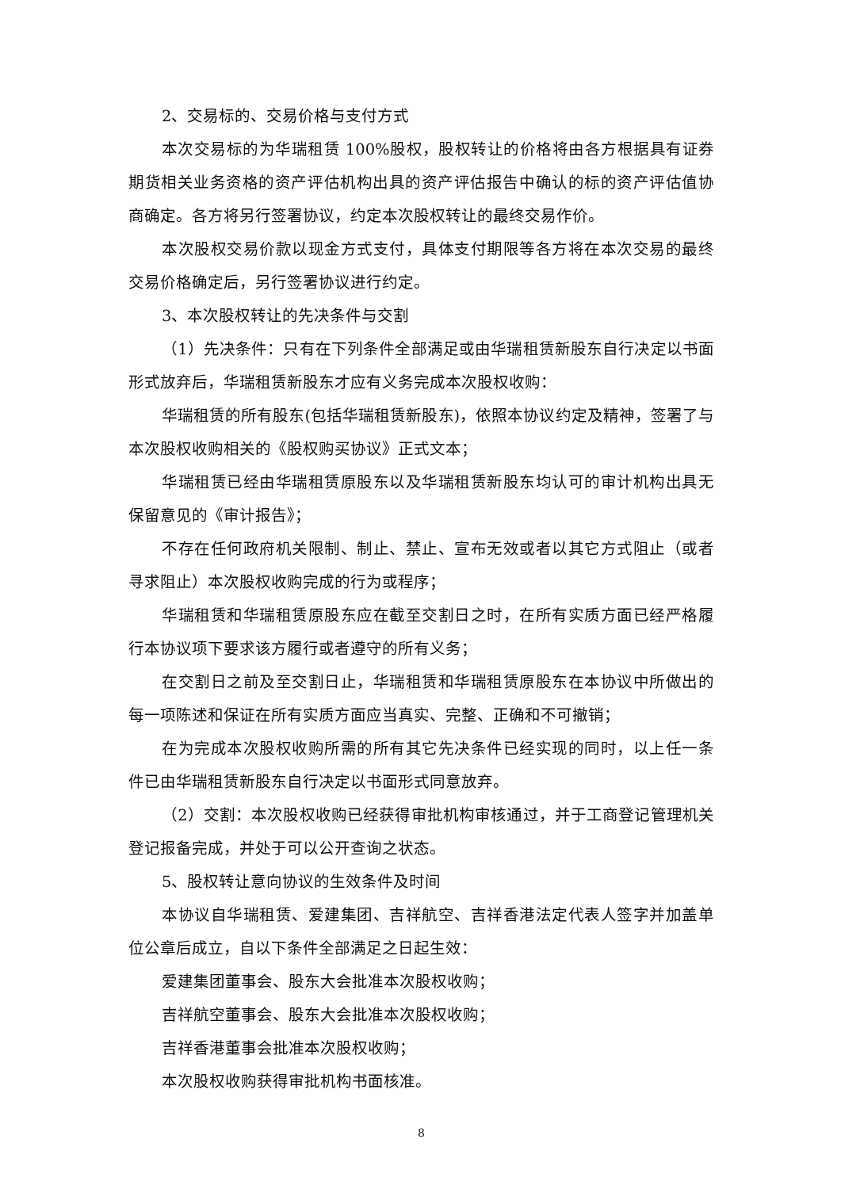2、交易标的、交易价格与支付方式
本次交易标的为华瑞租赁 100%股权，股权转让的价格将由各方根据具有证券期货相关业务资格的资产评估机构出具的资产评估报告中确认的标的资产评估值协商确定。各方将另行签署协议，约定本次股权转让的最终交易作价。
本次股权交易价款以现金方式支付，具体支付期限等各方将在本次交易的最终交易价格确定后，另行签署协议进行约定。
3、本次股权转让的先决条件与交割
（1）先决条件：只有在下列条件全部满足或由华瑞租赁新股东自行决定以书面形式放弃后，华瑞租赁新股东才应有义务完成本次股权收购：
华瑞租赁的所有股东(包括华瑞租赁新股东)，依照本协议约定及精神，签署了与本次股权收购相关的《股权购买协议》正式文本；
华瑞租赁已经由华瑞租赁原股东以及华瑞租赁新股东均认可的审计机构出具无保留意见的《审计报告》；
不存在任何政府机关限制、制止、禁止、宣布无效或者以其它方式阻止（或者寻求阻止）本次股权收购完成的行为或程序；
华瑞租赁和华瑞租赁原股东应在截至交割日之时，在所有实质方面已经严格履行本协议项下要求该方履行或者遵守的所有义务；
在交割日之前及至交割日止，华瑞租赁和华瑞租赁原股东在本协议中所做出的每一项陈述和保证在所有实质方面应当真实、完整、正确和不可撤销；
在为完成本次股权收购所需的所有其它先决条件已经实现的同时，以上任一条件已由华瑞租赁新股东自行决定以书面形式同意放弃。
（2）交割：本次股权收购已经获得审批机构审核通过，并于工商登记管理机关登记报备完成，并处于可以公开查询之状态。
5、股权转让意向协议的生效条件及时间
本协议自华瑞租赁、爱建集团、吉祥航空、吉祥香港法定代表人签字并加盖单位公章后成立，自以下条件全部满足之日起生效：
爱建集团董事会、股东大会批准本次股权收购；
吉祥航空董事会、股东大会批准本次股权收购；
吉祥香港董事会批准本次股权收购；
本次股权收购获得审批机构书面核准。
8